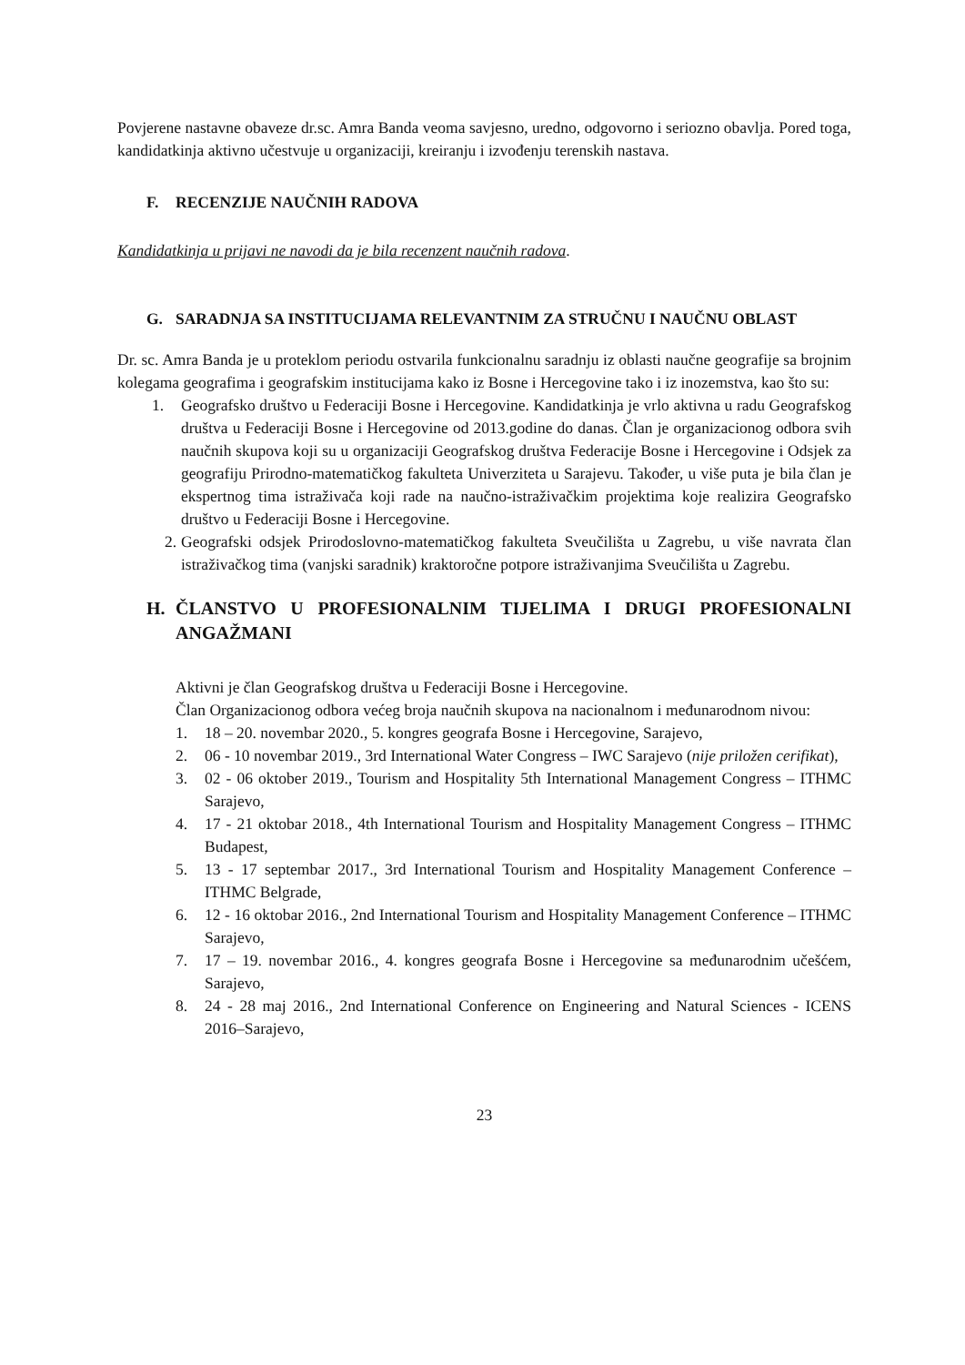Povjerene nastavne obaveze dr.sc. Amra Banda veoma savjesno, uredno, odgovorno i seriozno obavlja. Pored toga, kandidatkinja aktivno učestvuje u organizaciji, kreiranju i izvođenju terenskih nastava.
F. RECENZIJE NAUČNIH RADOVA
Kandidatkinja u prijavi ne navodi da je bila recenzent naučnih radova.
G. SARADNJA SA INSTITUCIJAMA RELEVANTNIM ZA STRUČNU I NAUČNU OBLAST
Dr. sc. Amra Banda je u proteklom periodu ostvarila funkcionalnu saradnju iz oblasti naučne geografije sa brojnim kolegama geografima i geografskim institucijama kako iz Bosne i Hercegovine tako i iz inozemstva, kao što su:
1. Geografsko društvo u Federaciji Bosne i Hercegovine. Kandidatkinja je vrlo aktivna u radu Geografskog društva u Federaciji Bosne i Hercegovine od 2013.godine do danas. Član je organizacionog odbora svih naučnih skupova koji su u organizaciji Geografskog društva Federacije Bosne i Hercegovine i Odsjek za geografiju Prirodno-matematičkog fakulteta Univerziteta u Sarajevu. Također, u više puta je bila član je ekspertnog tima istraživača koji rade na naučno-istraživačkim projektima koje realizira Geografsko društvo u Federaciji Bosne i Hercegovine.
2. Geografski odsjek Prirodoslovno-matematičkog fakulteta Sveučilišta u Zagrebu, u više navrata član istraživačkog tima (vanjski saradnik) kraktoročne potpore istraživanjima Sveučilišta u Zagrebu.
H. ČLANSTVO U PROFESIONALNIM TIJELIMA I DRUGI PROFESIONALNI ANGAŽMANI
Aktivni je član Geografskog društva u Federaciji Bosne i Hercegovine.
Član Organizacionog odbora većeg broja naučnih skupova na nacionalnom i međunarodnom nivou:
1. 18 – 20. novembar 2020., 5. kongres geografa Bosne i Hercegovine, Sarajevo,
2. 06 - 10 novembar 2019., 3rd International Water Congress – IWC Sarajevo (nije priložen cerifikat),
3. 02 - 06 oktober 2019., Tourism and Hospitality 5th International Management Congress – ITHMC Sarajevo,
4. 17 - 21 oktobar 2018., 4th International Tourism and Hospitality Management Congress – ITHMC Budapest,
5. 13 - 17 septembar 2017., 3rd International Tourism and Hospitality Management Conference – ITHMC Belgrade,
6. 12 - 16 oktobar 2016., 2nd International Tourism and Hospitality Management Conference – ITHMC Sarajevo,
7. 17 – 19. novembar 2016., 4. kongres geografa Bosne i Hercegovine sa međunarodnim učešćem, Sarajevo,
8. 24 - 28 maj 2016., 2nd International Conference on Engineering and Natural Sciences - ICENS 2016–Sarajevo,
23